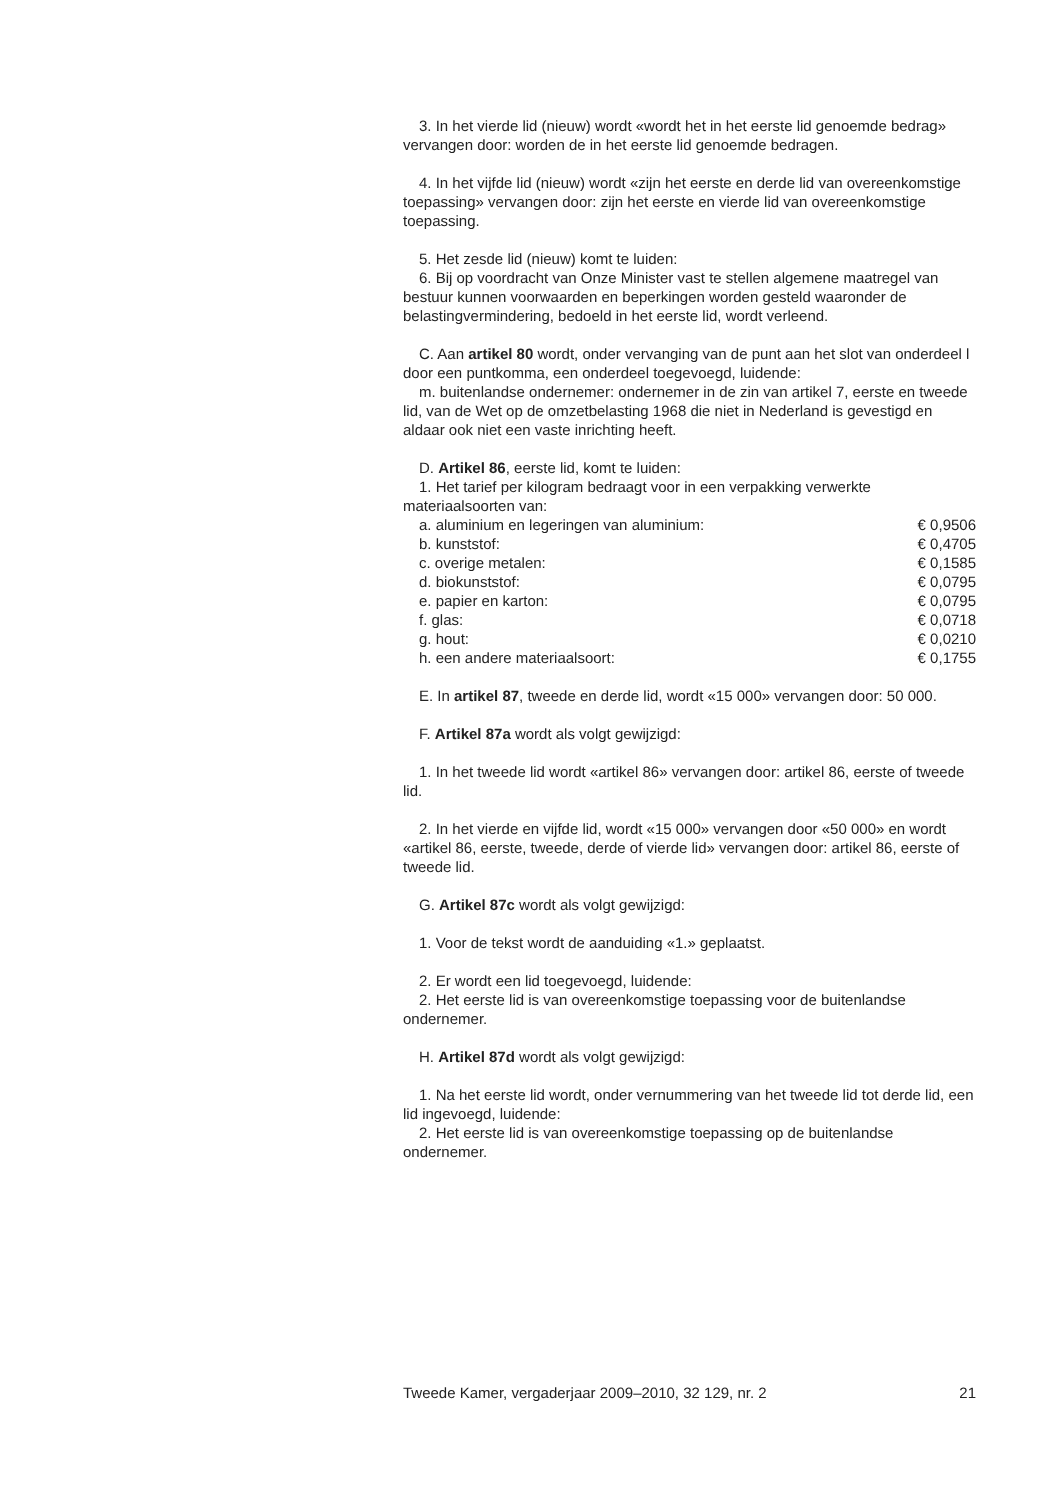3. In het vierde lid (nieuw) wordt «wordt het in het eerste lid genoemde bedrag» vervangen door: worden de in het eerste lid genoemde bedragen.
4. In het vijfde lid (nieuw) wordt «zijn het eerste en derde lid van overeenkomstige toepassing» vervangen door: zijn het eerste en vierde lid van overeenkomstige toepassing.
5. Het zesde lid (nieuw) komt te luiden:
6. Bij op voordracht van Onze Minister vast te stellen algemene maatregel van bestuur kunnen voorwaarden en beperkingen worden gesteld waaronder de belastingvermindering, bedoeld in het eerste lid, wordt verleend.
C. Aan artikel 80 wordt, onder vervanging van de punt aan het slot van onderdeel l door een puntkomma, een onderdeel toegevoegd, luidende:
m. buitenlandse ondernemer: ondernemer in de zin van artikel 7, eerste en tweede lid, van de Wet op de omzetbelasting 1968 die niet in Nederland is gevestigd en aldaar ook niet een vaste inrichting heeft.
D. Artikel 86, eerste lid, komt te luiden:
1. Het tarief per kilogram bedraagt voor in een verpakking verwerkte materiaalsoorten van:
| a. aluminium en legeringen van aluminium: | € 0,9506 |
| b. kunststof: | € 0,4705 |
| c. overige metalen: | € 0,1585 |
| d. biokunststof: | € 0,0795 |
| e. papier en karton: | € 0,0795 |
| f. glas: | € 0,0718 |
| g. hout: | € 0,0210 |
| h. een andere materiaalsoort: | € 0,1755 |
E. In artikel 87, tweede en derde lid, wordt «15 000» vervangen door: 50 000.
F. Artikel 87a wordt als volgt gewijzigd:
1. In het tweede lid wordt «artikel 86» vervangen door: artikel 86, eerste of tweede lid.
2. In het vierde en vijfde lid, wordt «15 000» vervangen door «50 000» en wordt «artikel 86, eerste, tweede, derde of vierde lid» vervangen door: artikel 86, eerste of tweede lid.
G. Artikel 87c wordt als volgt gewijzigd:
1. Voor de tekst wordt de aanduiding «1.» geplaatst.
2. Er wordt een lid toegevoegd, luidende:
2. Het eerste lid is van overeenkomstige toepassing voor de buitenlandse ondernemer.
H. Artikel 87d wordt als volgt gewijzigd:
1. Na het eerste lid wordt, onder vernummering van het tweede lid tot derde lid, een lid ingevoegd, luidende:
2. Het eerste lid is van overeenkomstige toepassing op de buitenlandse ondernemer.
Tweede Kamer, vergaderjaar 2009–2010, 32 129, nr. 2 21